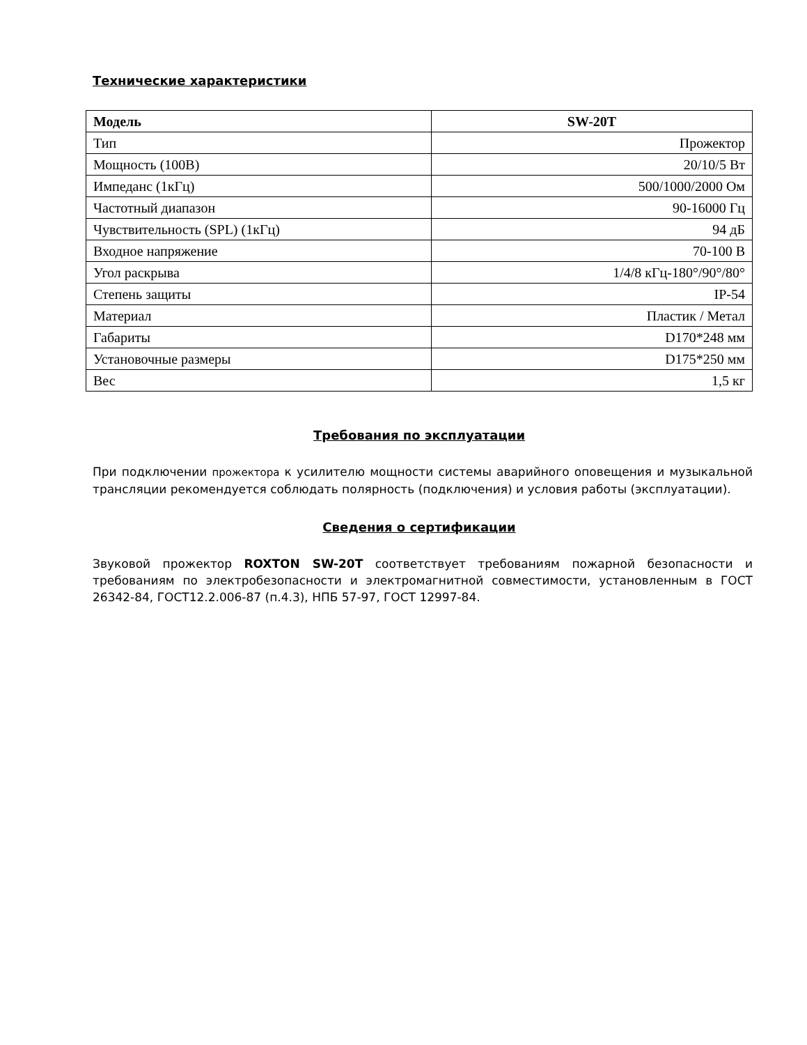Технические характеристики
| Модель | SW-20T |
| --- | --- |
| Тип | Прожектор |
| Мощность (100В) | 20/10/5 Вт |
| Импеданс (1кГц) | 500/1000/2000 Ом |
| Частотный диапазон | 90-16000 Гц |
| Чувствительность (SPL) (1кГц) | 94 дБ |
| Входное напряжение | 70-100 В |
| Угол раскрыва | 1/4/8 кГц-180°/90°/80° |
| Степень защиты | IP-54 |
| Материал | Пластик / Метал |
| Габариты | D170*248 мм |
| Установочные размеры | D175*250 мм |
| Вес | 1,5 кг |
Требования по эксплуатации
При подключении прожектора к усилителю мощности системы аварийного оповещения и музыкальной трансляции рекомендуется соблюдать полярность (подключения) и условия работы (эксплуатации).
Сведения о сертификации
Звуковой прожектор ROXTON SW-20T соответствует требованиям пожарной безопасности и требованиям по электробезопасности и электромагнитной совместимости, установленным в ГОСТ 26342-84, ГОСТ12.2.006-87 (п.4.3), НПБ 57-97, ГОСТ 12997-84.